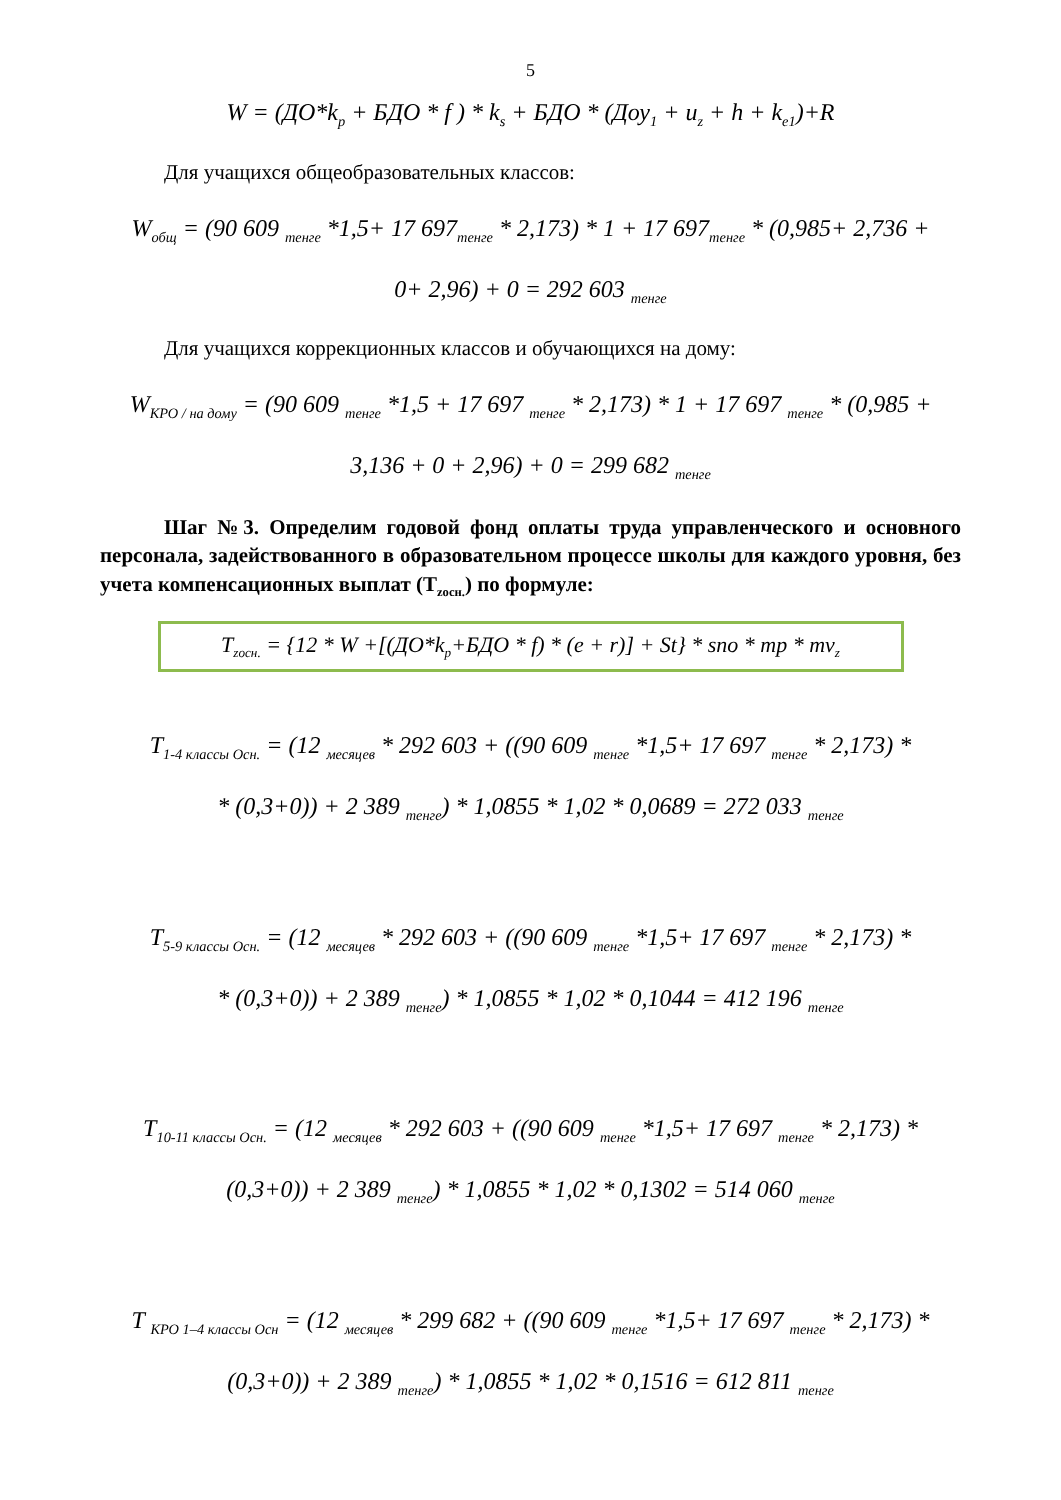5
W = (ДО*k<sub>p</sub> + БДО * f ) * k<sub>s</sub> + БДО * (Доу<sub>1</sub> + u<sub>z</sub> + h + k<sub>e1</sub>)+R
Для учащихся общеобразовательных классов:
W<sub>общ</sub> = (90 609 <sub>тенге</sub> *1,5+ 17 697<sub>тенге</sub> * 2,173) * 1 + 17 697<sub>тенге</sub> * (0,985+ 2,736 +
0+ 2,96) + 0 = 292 603 <sub>тенге</sub>
Для учащихся коррекционных классов и обучающихся на дому:
W<sub>КРО / на дому</sub> = (90 609 <sub>тенге</sub> *1,5 + 17 697 <sub>тенге</sub> * 2,173) * 1 + 17 697 <sub>тенге</sub> * (0,985 +
3,136 + 0 + 2,96) + 0 = 299 682 <sub>тенге</sub>
Шаг №3. Определим годовой фонд оплаты труда управленческого и основного персонала, задействованного в образовательном процессе школы для каждого уровня, без учета компенсационных выплат (T<sub>zосн.</sub>) по формуле:
T<sub>zосн.</sub> = {12 * W +[(ДО*k<sub>p</sub>+БДО * f) * (e + r)] + St} * sno * mp * mv<sub>z</sub>
T<sub>1-4 классы Осн.</sub> = (12 <sub>месяцев</sub> * 292 603 + ((90 609 <sub>тенге</sub> *1,5+ 17 697 <sub>тенге</sub> * 2,173) *
* (0,3+0)) + 2 389 <sub>тенге</sub>) * 1,0855 * 1,02 * 0,0689 = 272 033 <sub>тенге</sub>
T<sub>5-9 классы Осн.</sub> = (12 <sub>месяцев</sub> * 292 603 + ((90 609 <sub>тенге</sub> *1,5+ 17 697 <sub>тенге</sub> * 2,173) *
* (0,3+0)) + 2 389 <sub>тенге</sub>) * 1,0855 * 1,02 * 0,1044 = 412 196 <sub>тенге</sub>
T<sub>10-11 классы Осн.</sub> = (12 <sub>месяцев</sub> * 292 603 + ((90 609 <sub>тенге</sub> *1,5+ 17 697 <sub>тенге</sub> * 2,173) *
(0,3+0)) + 2 389 <sub>тенге</sub>) * 1,0855 * 1,02 * 0,1302 = 514 060 <sub>тенге</sub>
T <sub>КРО 1–4 классы Осн</sub> = (12 <sub>месяцев</sub> * 299 682 + ((90 609 <sub>тенге</sub> *1,5+ 17 697 <sub>тенге</sub> * 2,173) *
(0,3+0)) + 2 389 <sub>тенге</sub>) * 1,0855 * 1,02 * 0,1516 = 612 811 <sub>тенге</sub>